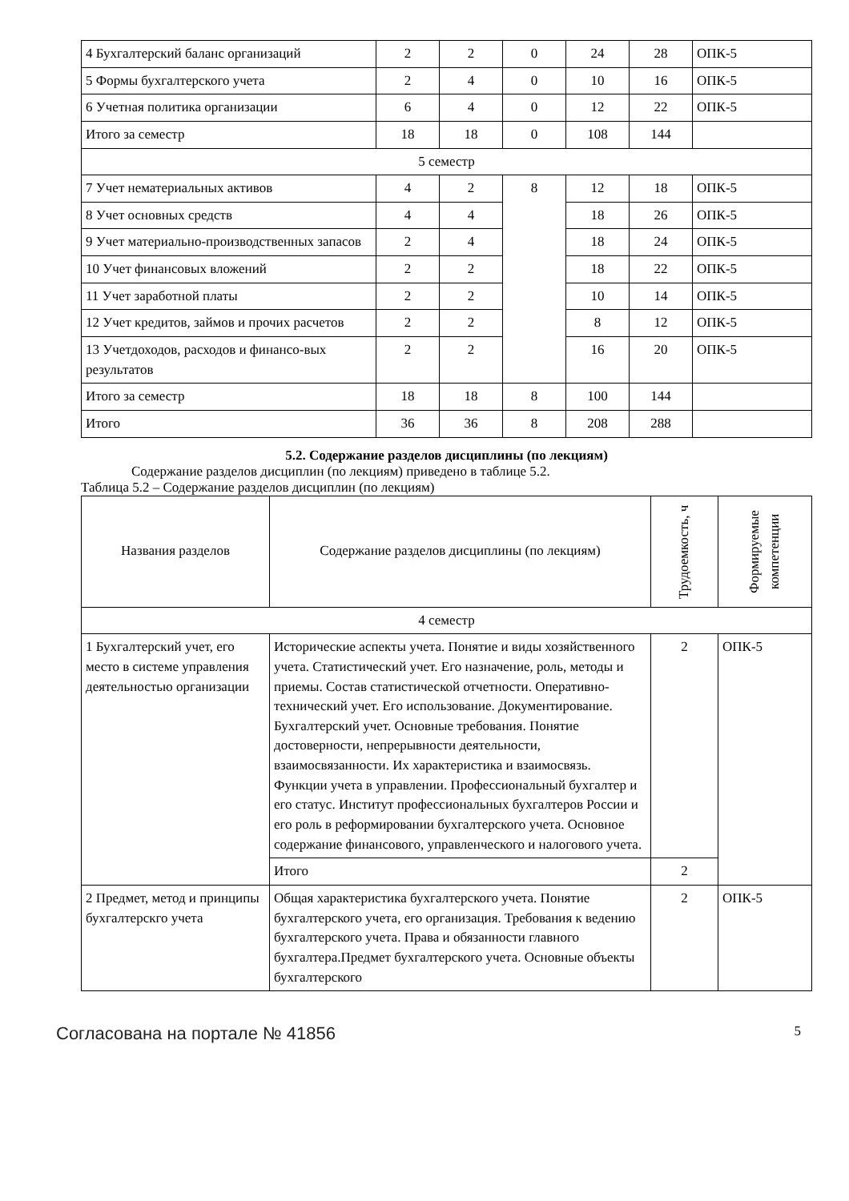| 4 Бухгалтерский баланс организаций | 2 | 2 | 0 | 24 | 28 | ОПК-5 |
| 5 Формы бухгалтерского учета | 2 | 4 | 0 | 10 | 16 | ОПК-5 |
| 6 Учетная политика организации | 6 | 4 | 0 | 12 | 22 | ОПК-5 |
| Итого за семестр | 18 | 18 | 0 | 108 | 144 | |
| 5 семестр | | | | | | |
| 7 Учет нематериальных активов | 4 | 2 | 8 | 12 | 18 | ОПК-5 |
| 8 Учет основных средств | 4 | 4 | | 18 | 26 | ОПК-5 |
| 9 Учет материально-производственных запасов | 2 | 4 | | 18 | 24 | ОПК-5 |
| 10 Учет финансовых вложений | 2 | 2 | | 18 | 22 | ОПК-5 |
| 11 Учет заработной платы | 2 | 2 | | 10 | 14 | ОПК-5 |
| 12 Учет кредитов, займов и прочих расчетов | 2 | 2 | | 8 | 12 | ОПК-5 |
| 13 Учетдоходов, расходов и финансо-вых результатов | 2 | 2 | | 16 | 20 | ОПК-5 |
| Итого за семестр | 18 | 18 | 8 | 100 | 144 | |
| Итого | 36 | 36 | 8 | 208 | 288 | |
5.2. Содержание разделов дисциплины (по лекциям)
Содержание разделов дисциплин (по лекциям) приведено в таблице 5.2.
Таблица 5.2 – Содержание разделов дисциплин (по лекциям)
| Названия разделов | Содержание разделов дисциплины (по лекциям) | Трудоемкость, ч | Формируемые компетенции |
| --- | --- | --- | --- |
| 4 семестр | | | |
| 1 Бухгалтерский учет, его место в системе управления деятельностью организации | Исторические аспекты учета. Понятие и виды хозяйственного учета. Статистический учет. Его назначение, роль, методы и приемы. Состав статистической отчетности. Оперативно-технический учет. Его использование. Документирование. Бухгалтерский учет. Основные требования. Понятие достоверности, непрерывности деятельности, взаимосвязанности. Их характеристика и взаимосвязь. Функции учета в управлении. Профессиональный бухгалтер и его статус. Институт профессиональных бухгалтеров России и его роль в реформировании бухгалтерского учета. Основное содержание финансового, управленческого и налогового учета. | 2 | ОПК-5 |
| | Итого | 2 | |
| 2 Предмет, метод и принципы бухгалтерскго учета | Общая характеристика бухгалтерского учета. Понятие бухгалтерского учета, его организация. Требования к ведению бухгалтерского учета. Права и обязанности главного бухгалтера.Предмет бухгалтерского учета. Основные объекты бухгалтерского | 2 | ОПК-5 |
Согласована на портале № 41856 5